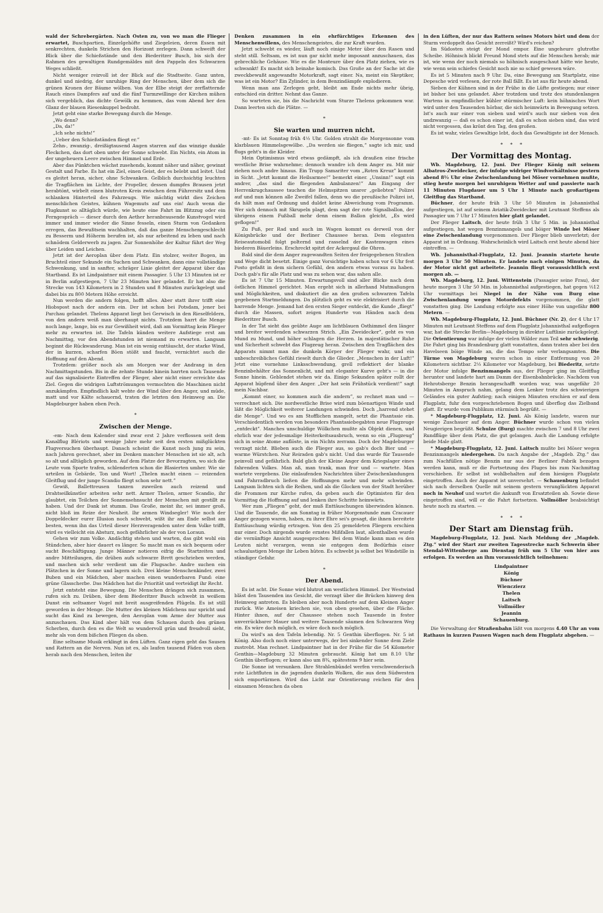wald der Schrebergärten. Nach Osten zu, von wo man die Flieger erwartet, Buschpartien, Einzelgehöfte und Ziegeleien, deren Essen mit senkrechten, dunkeln Strichen den Horizont zerlegen. Dann schweift der Blick über die Schießstände und den Biederitzer Busch, bis sich der Rahmen des gewaltigen Rundgemäldes mit den Pappeln des Schwarzen Weges schließt.
Nicht weniger reizvoll ist der Blick auf die Stadtseite. Ganz unten, dunkel und niedrig, der unruhige Ring der Menschen, über dem sich die grünen Kronen der Bäume wölben. Von der Elbe steigt der zerflatternde Rauch eines Dampfers auf und die fünf Turmzwillinge der Kirchen mühen sich vergeblich, das dichte Gewölk zu hemmen, das vom Abend her den Glanz der blauen Riesenkuppel bedroht.
Jetzt geht eine starke Bewegung durch die Menge.
„Wo denn?
„Da, da!“
„Ich sehe nichts!“
„Ueber den Schießständen fliegt er.“
Zehn-, zwanzig-, dreißigtausend Augen starren auf das winzige dunkle Fleckchen, das dort oben unter der Sonne schwebt. Ein Nichts, ein Atom in der ungeheuern Leere zwischen Himmel und Erde.
Aber das Pünktchen wächst zusehends, kommt näher und näher, gewinnt Gestalt und Farbe. Es hat ein Ziel, einen Geist, der es belebt und leitet. Und es gleitet heran, sicher, ohne Schwanken. Gelblich durchsichtig leuchten die Tragflächen im Lichte, der Propeller, dessen dumpfes Brausen jetzt herabtönt, wirbelt einen blutroten Kreis zwischen dem Führersitz und dem schlanken Hinterteil des Fahrzeugs. Wie mächtig wirkt dies Zeichen menschlichen Geistes, kühnen Wagemuts auf uns ein! Auch wenn die Flugkunst so alltäglich würde, wie heute eine Fahrt im Blitzzug oder ein Ferngespräch — dieser durch den Aether heranbrausende Kunstvogel wird immer und immer wieder die Sinne fesseln, einen Sturm von Gedanken erregen, das Bewußtsein wachhalten, daß das ganze Menschengeschlecht zu Besserm und Höherm berufen ist, als nur arbeitend zu leben und nach schnödem Gelderwerb zu jagen. Zur Sonnenhöhe der Kultur führt der Weg über Leiden und Leichen.
Jetzt ist der Aeroplan über dem Platz. Ein stolzer, weiter Bogen, im Bruchteil einer Sekunde ein Suchen und Schwanken, dann eine vollständige Schwenkung, und in sanfter, schräger Linie gleitet der Apparat über das Startband. Es ist Lindpaintner mit einem Passagier. 5 Uhr 13 Minuten ist er in Berlin aufgestiegen, 7 Uhr 23 Minuten hier gelandet. Er hat also die Strecke von 143 Kilometern in 2 Stunden und 8 Minuten zurückgelegt und dabei bis zu 800 Metern Höhe erreicht.
Nun werden die andern folgen, hofft alles. Aber statt ihrer trifft eine Hiobspost nach der andern ein. Der ist schon bei Potsdam, jener bei Parchau gelandet. Thelens Apparat liegt bei Gerwisch in den Rieselfeldern, von den andern weiß man überhaupt nichts. Trotzdem harrt die Menge noch lange, lange, bis es zur Gewißheit wird, daß am Vormittag kein Flieger mehr zu erwarten ist. Die Tafeln künden weitere Aufstiege erst am Nachmittag, vor den Abendstunden ist niemand zu erwarten. Langsam beginnt die Rückwanderung. Man ist ein wenig enttäuscht, der starke Wind, der in kurzen, scharfen Böen stößt und faucht, vernichtet auch die Hoffnung auf den Abend.
Trotzdem: größer noch als am Morgen war der Andrang in den Nachmittagstunden. Bis in die zehnte Stunde hinein harrten noch Tausende auf das signalisierte Eintreffen der Flieger, aber nicht einer erreichte das Ziel. Gegen die widrigen Luftströmungen vermochten die Maschinen nicht anzukämpfen. Empfindlich kalt wehte der Wind über den Anger, und müde, matt und vor Kälte schauernd, traten die letzten den Heimweg an. Die Magdeburger haben eben Pech.
*
Zwischen der Menge.
-em- Nach dem Kalender sind zwar erst 2 Jahre verflossen seit dem Kanalflug Blériots und wenige Jahre mehr seit den ersten mißglückten Flugversuchen überhaupt. Danach scheint die Kunst noch jung zu sein, nach Jahren gerechnet, aber im Denken mancher Menschen ist sie alt, ach so alt und alltäglich geworden. Auf dem Platze der Bevorzugten, wo sich die Leute vom Sporte trafen, schlenderten schon die Blasierten umher. Wie sie urteilen in Gebärde, Ton und Wort! „Thelen macht einen — reizenden Gleitflug und der junge Scandio fliegt schon sehr nett.“
Gewiß, Ballettreusen tanzen zuweilen auch reizend und Drahtseilkünstler arbeiten sehr nett. Armer Thelen, armer Scandio, ihr glaubtet, ein Teilchen der Sonnensehnsucht der Menschen mit gestillt zu haben. Und der Dank ist stumm. Das Große, meint ihr, sei immer groß, nicht bloß im Reize der Neuheit. Ihr armen Windsegler! Wie noch der Doppeldecker eurer Illusion noch schwebt, wißt ihr am Ende selbst am besten, wenn ihn das Urteil dieser Herzveragenden unter dem Volke trifft, wird es vielleicht ein Absturz, noch gefährlicher als der von Loraun.
Gehen wir zum Volke. Andächtig stehen und warten, das gibt wohl ein Stündchen, aber hier dauert es länger. So macht man es sich bequem oder sucht Beschäftigung. Junge Männer notieren eifrig die Startzeiten und andre Mitteilungen, die drüben aufs schwarze Brett geschrieben werden, und machen sich sehr verdient um die Flugsache. Andre suchen ein Plätzchen in der Sonne und lagern sich. Drei kleine Menschenkinder, zwei Buben und ein Mädchen, aber machen einen wunderbaren Fund: eine grüne Glasscherbe. Das Mädchen hat die Priorität und verteidigt ihr Recht.
Jetzt entsteht eine Bewegung. Die Menschen drängen sich zusammen, rufen sich zu. Drüben, über dem Biederitzer Busch schwebt in weißem Dunst ein seltsamer Vogel mit breit ausgreifenden Flügeln. Es ist still geworden in der Menge. Die Mutter des kleinen Mädchens nur spricht und sucht das Kind zu bewegen, den Aeroplan vom Arme der Mutter aus anzuschauen. Das Kind aber hält von dem Schauen durch den grünen Scherben, durch den es die Welt so wundervoll grün und freudvoll sieht, mehr als von dem bißchen Fliegen da oben.
Eine seltsame Musik erklingt in den Lüften. Ganz eigen geht das Sausen und Rattern an die Nerven. Nun ist es, als laufen tausend Fäden von oben herab nach den Menschen, leiten ihr
Denken zusammen in ein ehrfürchtiges Erkennen des Menschenwillens, des Menschengeistes, die zur Kraft wurden.
Jetzt schwebt es wieder, läuft noch einige Meter über den Rasen und steht still. Seltsam, es ist nun gar nicht mehr imposant anzuschauen, das gebrechliche Gehäuse. Wie es die Monteure über den Platz ziehen, wie es schwankt! Es macht sich beinahe komisch. Das Große an der Sache ist die zweckbewußt angewandte Motorkraft, sagt einer. Na, meint ein Skeptiker, was ist ein Motor? Ein Zylinder, in dem Benzindämpfe explodieren.
Wenn man ans Zerlegen geht, bleibt am Ende nichts mehr übrig, entschied ein dritter. Nehmt das Ganze.
So warteten sie, bis die Nachricht vom Sturze Thelens gekommen war. Dann leerten sich die Plätze. —
*
Sie warten und murren nicht.
-mt- Es ist Sonntag früh 4½ Uhr. Golden strahlt die Morgensonne vom klarblauen Himmelsgewölbe. „Da werden sie fliegen,“ sagte ich mir, und flugs geht's in die Kleider.
Mein Optimismus wird etwas gedämpft, als ich draußen eine frische westliche Brise wahrnehme; dennoch wandre ich dem Anger zu. Mit mir ziehen noch andre hinaus. Ein Trupp Samariter vom „Roten Kreuz“ kommt in Sicht. „Jetzt kommt die Heilsarmee!“ bemerkt einer. „Unsinn!“ sagt ein andrer, „das sind die fliegenden Ambulanzen!“ Am Eingang der Herrenkrugchaussee tauchen die Helmspitzen unsrer „geliebten“ Polizei auf und nun können alle Zweifel fallen, denn wo die preußische Polizei ist, da hält man auf Ordnung und duldet keine Abweichung vom Programm. Wer sich dennoch mit Skrupeln plagt, dem sagt der rote Signalballon, der übrigens einem Fußball mehr denn einem Ballon gleicht, „Es wird geflogen!“
Zu Fuß, per Rad und auch im Wagen kommt es derweil von der Königsbrücke und der Berliner Chaussee heran. Dem eleganten Reiseautomobil folgt polternd und rasselnd der Kastenwagen eines biederen Bäuerleins. Erschreckt spitzt der Ackergaul die Ohren.
Bald sind die dem Anger zugewandten Seiten der freigegebenen Straßen und Wege dicht besetzt. Einige ganz Vorsichtige haben schon vor 6 Uhr fest Posto gefaßt in dem sichern Gefühl, den andern etwas voraus zu haben. Doch gab's für alle Platz und was zu sehen war, das sahen alle.
Es ist 7 Uhr 15 Minuten. Erwartungsvoll sind aller Blicke nach dem östlichen Himmel gerichtet. Man ergeht sich in allerhand Mutmaßungen und Möglichkeiten, und diskutiert die an den großen schwarzen Tafeln gegebenen Startmeldungen. Da plötzlich geht es wie elektrisiert durch die harrende Menge. Jemand hat den ersten Sieger entdeckt, die Kunde „fliegt“ durch die Massen, sofort zeigen Hunderte von Händen nach dem Biederitzer Busch.
In der Tat sieht das geübte Auge am lichtblauen Osthimmel den länger und breiter werdenden schwarzen Strich. „Ein Zweidecker“, geht es von Mund zu Mund, und höher schlagen die Herzen. In majestätischer Ruhe und Sicherheit schwebt das Flugzeug heran. Zwischen den Tragflächen des Apparats nimmt man die dunkeln Körper der Flieger wahr, und ein unbeschreibliches Gefühl rieselt durch die Glieder. „Menschen in der Luft!“ Jetzt eine vornehme Linksschwendung, grell reflektiert der blanke Benzinbehälter das Sonnenlicht, und mit eleganter Kurve geht's — in die Sonne hinein. Geblendet stehen wir da. Einige Sekunden später rollt der Apparat hüpfend über den Anger. „Der hat sein Frühstück verdient!“ sagt mein Nachbar.
„Kommt einer, so kommen auch die andern“, so rechnet man und — verrechnet sich. Die nordwestliche Brise wird zum böenartigen Winde und läßt die Möglichkeit weiterer Landungen schwinden. Doch „harrend stehet die Menge“. Und wo es am Stofflichen mangelt, setzt die Phantasie ein. Verschiedentlich werden von besonders Phantasiebegabten neue Flugzeuge „entdeckt“. Manches unschuldige Wölkchen mußte als Objekt dienen, und ehrlich war der jedesmalige Heiterkeitsausbruch, wenn so ein „Flugzeug“ sich in seine Atome auflöste, in ein Nichts zerrann. Doch der Magdeburger verzagt nicht. Blieben auch die Flieger aus, so gab's doch Bier und — warme Würstchen. Nur Reiraden gab's nicht. Und das wurde für Tausende peinvoll und gefährlich. Bald glich der Kleine Anger dem Kriegslager eines fahrenden Volkes. Man aß, man trank, man fror und — wartete. Man wartete vergebens. Die einlaufenden Nachrichten über Zwischenlandungen und Fahrradbruch ließen die Hoffnungen mehr und mehr schwinden. Langsam lichten sich die Reihen, und als die Glocken von der Stadt herüber die Frommen zur Kirche rufen, da geben auch die Optimisten für den Vormittag die Hoffnung auf und lenken ihre Schritte heimwärts.
Wer zum „Fliegen“ geht, der muß Enttäuschungen überwinden können. Und die Tausende, die am Sonntag in früher Morgenstunde zum Cracauer Anger gezogen waren, haben, zu ihrer Ehre sei's gesagt, die ihnen bereitete Enttäuschung würdig ertragen. Von den 25 gemeldeten Fliegern erschien nur einer. Doch nirgends wurde ernstes Mißfallen laut, allenthalben wurde die vernünftige Ansicht ausgesprochen: Bei dem Winde kann man es den Leuten nicht verargen, wenn sie entgegen dem Bedürfnis einer schaulustigen Menge ihr Leben hüten. Es schwebt ja selbst bei Windstille in ständiger Gefahr.
*
Der Abend.
Es ist acht. Die Sonne wird blutrot am westlichen Himmel. Der Westwind bläst den Tausenden ins Gesicht, die verzagt über die Brücken hinweg den Heimweg antreten. Es bleiben aber noch Hunderte auf dem Kleinen Anger zurück. Wie Ameisen kriechen sie, von oben gesehen, über die Fläche. Hinter ihnen, auf der Chaussee stehen noch Tausende in fester unverrückbarer Mauer und weitere Tausende säumen den Schwarzen Weg ein. Es wäre doch möglich, es wäre doch noch möglich.
Da wird's an den Tafeln lebendig. Nr. 5 Genthin überflogen. Nr. 5 ist König. Also doch noch einer unterwegs, der bei sinkender Sonne dem Ziele zustrebt. Man rechnet. Lindpaintner hat in der Frühe für die 54 Kilometer Genthin—Magdeburg 32 Minuten gebraucht. König hat um 8.10 Uhr Genthin überflogen; er kann also um 8¾, spätestens 9 hier sein.
Die Sonne ist versunken. Ihre Strahlenbündel werfen verschwenderisch rote Lichtfluten in die jagenden dunkeln Wolken, die aus dem Südwesten sich emportürmen. Wird das Licht zur Orientierung reichen für den einsamen Menschen da oben
in den Lüften, der nur das Rattern seines Motors hört und dem der Sturm verdoppelt das Gesicht zerreißt? Wird's reichen?
Im Südosten steigt der Mond empor. Eine ungeheure glutrothe Scheibe. Höhnisch blickt Freund Mond stets auf die Menschen herab; mir ist, wie wenn der noch niemals so höhnisch ausgeschaut hätte wie heute, wie wenn sein schiefes Gesicht noch nie so schief gewesen wäre.
Es ist 5 Minuten nach 9 Uhr. Da, eine Bewegung am Startplatz, eine Depesche wird verlesen, der rote Ball fällt. Es ist aus für heute abend.
Sieben der Kühnen sind in der Frühe in die Lüfte gestiegen; nur einer ist bisher bei uns gelandet. Aber trotzdem und trotz des stundenlangen Wartens in empfindlicher kühler stürmischer Luft: kein höhnisches Wort wird unter den Tausenden hörbar, die sich heimwärts in Bewegung setzen. Ist's auch nur einer von sieben und wird's auch nur sieben von den undzwanzig — daß es schon einer ist, daß es schon sieben sind, das wird nicht vergessen, das krönt den Tag, den großen.
Es ist wahr, vieles Gewaltige lebt, doch das Gewaltigste ist der Mensch.
* * *
Der Vormittag des Montag.
Wb. Magdeburg, 12. Juni. Der Flieger König mit seinem Albatros-Zweidecker, der infolge widriger Windverhältnisse gestern abend 8½ Uhr eine Zwischenlandung bei Möser vornehmen mußte, stieg heute morgen bei unruhigem Wetter auf und passierte nach 11 Minuten Flugdauer um 5 Uhr 1 Minute nach großartigem Gleitflug das Startband.
Büchner, der heute früh 3 Uhr 50 Minuten in Johannisthal aufgestiegen, ist auf seinem Aviatik-Zweidecker mit Leutnant Steffens als Passagier um 7 Uhr 17 Minuten hier glatt gelandet.
Der Flieger Laitsch, der heute früh 3 Uhr 5 Min. in Johannisthal aufgestiegen, hat wegen Benzinmangels und böiger Winde bei Möser eine Zwischenlandung vorgenommen. Der Flieger blieb unverletzt; der Apparat ist in Ordnung. Wahrscheinlich wird Laitsch erst heute abend hier eintreffen. —
Wb. Johannisthal-Flugplatz, 12. Juni. Jeannin startete heute morgen 3 Uhr 50 Minuten. Er landete nach einigen Minuten, da der Motor nicht gut arbeitete. Jeannin fliegt voraussichtlich erst morgen ab. —
Wb. Magdeburg, 12. Juni. Wittenstein (Passagier seine Frau), der heute morgen 3 Uhr 50 Min. in Johannisthal aufgestiegen, hat gegen ½12 Uhr vormittags bei Niegel in der Nähe von Burg eine Zwischenlandung wegen Motordefekts vorgenommen, die glatt vonstatten ging. Die Landung erfolgte aus einer Höhe von ungefähr 800 Metern. —
Wb. Magdeburg-Flugplatz, 12. Juni. Büchner (Nr. 2), der 4 Uhr 17 Minuten mit Leutnant Steffens auf dem Flugplatz Johannisthal aufgeflogen war, hat die Strecke Berlin—Magdeburg in direkter Luftlinie zurückgelegt. Die Orientierung war infolge der vielen Wälder zum Teil sehr schwierig. Die Fahrt ging bis Brandenburg glatt vonstatten, dann traten aber bei den Havelseen böige Winde an, die das Tempo sehr verlangsamten. Die Türme von Magdeburg waren schon in einer Entfernung von 20 Kilometern sichtbar. 2½ Kilometer vor Magdeburg, bei Biederitz, setzte der Motor infolge Benzinmangels aus, der Flieger ging im Gleitflug herunter und landete hart am Damm der Eisenbahnbrücke. Nachdem von Hehrotsberge Benzin herangeschafft worden war, was ungefähr 20 Minuten in Anspruch nahm, gelang dem Lenker trotz des schwierigen Geländes ein guter Aufstieg; nach einigen Minuten erschien er auf dem Flugplatz, fuhr den vorgeschriebenen Bogen und überflog das Zielband glatt. Er wurde vom Publikum stürmisch begrüßt. —
* Magdeburg-Flugplatz, 12. Juni. Als König landete, waren nur wenige Zuschauer auf dem Anger. Büchner wurde schon von vielen Neugierigen begrüßt. Schulze (Burg) machte zwischen 7 und 8 Uhr zwei Rundflüge über dem Platz, die gut gelangen. Auch die Landung erfolgte beide Male glatt.
* Magdeburg-Flugplatz, 12. Juni. Laitsch mußte bei Möser wegen Benzinmangels niedergehen. Da nach Angabe der „Magdeb. Ztg.“ das zum Nachfüllen nötige Benzin nur aus der Berliner Fabrik bezogen werden kann, muß er die Fortsetzung des Fluges bis zum Nachmittag verschieben. Er selbst ist wohlbehalten auf dem hiesigen Flugplatz eingetroffen. Auch der Apparat ist unversehrt. — Schauenburg befindet sich nach derselben Quelle mit seinem gestern verunglückten Apparat noch in Neuhof und wartet die Ankunft von Ersatzteilen ab. Sowie diese eingetroffen sind, will er die Fahrt fortsetzen. Vollmöller beabsichtigt heute noch zu starten. —
* * *
Der Start am Dienstag früh.
Magdeburg-Flugplatz, 12. Juni. Nach Meldung der „Magdeb. Ztg.“ wird der Start zur zweiten Tagesstrecke nach Schwerin über Stendal-Wittenberge am Dienstag früh um 5 Uhr von hier aus erfolgen. Es werden an ihm voraussichtlich teilnehmen:
Lindpaintner
König
Büchner
Wienczierz
Thelen
Laitsch
Vollmöller
Jeannin
Schauenburg.
Die Verwaltung der Straßenbahn läßt von morgens 4.40 Uhr an vom Rathaus in kurzen Pausen Wagen nach dem Flugplatz abgehen. —